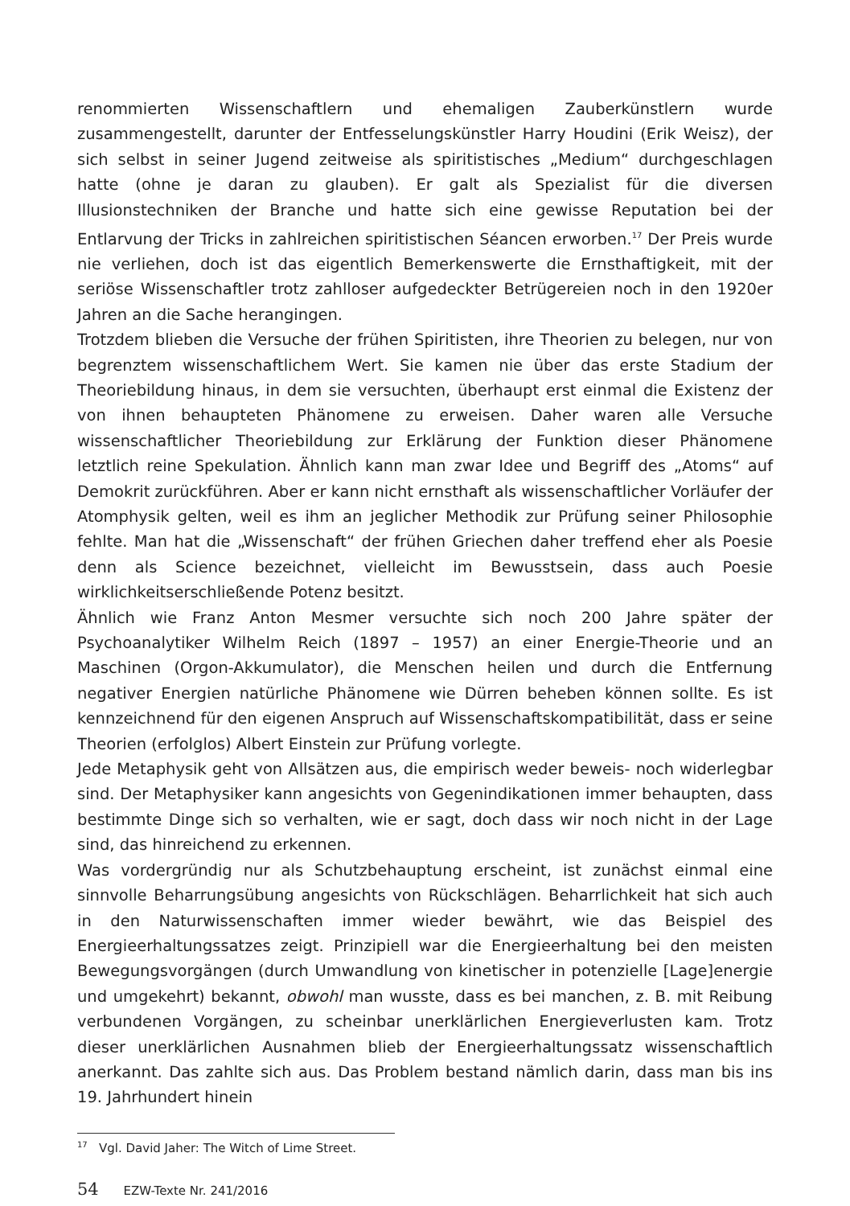renommierten Wissenschaftlern und ehemaligen Zauberkünstlern wurde zusammengestellt, darunter der Entfesselungskünstler Harry Houdini (Erik Weisz), der sich selbst in seiner Jugend zeitweise als spiritistisches „Medium“ durchgeschlagen hatte (ohne je daran zu glauben). Er galt als Spezialist für die diversen Illusionstechniken der Branche und hatte sich eine gewisse Reputation bei der Entlarvung der Tricks in zahlreichen spiritistischen Séancen erworben.<sup>17</sup> Der Preis wurde nie verliehen, doch ist das eigentlich Bemerkenswerte die Ernsthaftigkeit, mit der seriöse Wissenschaftler trotz zahlloser aufgedeckter Betrügereien noch in den 1920er Jahren an die Sache herangingen.
Trotzdem blieben die Versuche der frühen Spiritisten, ihre Theorien zu belegen, nur von begrenztem wissenschaftlichem Wert. Sie kamen nie über das erste Stadium der Theoriebildung hinaus, in dem sie versuchten, überhaupt erst einmal die Existenz der von ihnen behaupteten Phänomene zu erweisen. Daher waren alle Versuche wissenschaftlicher Theoriebildung zur Erklärung der Funktion dieser Phänomene letztlich reine Spekulation. Ähnlich kann man zwar Idee und Begriff des „Atoms“ auf Demokrit zurückführen. Aber er kann nicht ernsthaft als wissenschaftlicher Vorläufer der Atomphysik gelten, weil es ihm an jeglicher Methodik zur Prüfung seiner Philosophie fehlte. Man hat die „Wissenschaft“ der frühen Griechen daher treffend eher als Poesie denn als Science bezeichnet, vielleicht im Bewusstsein, dass auch Poesie wirklichkeitserschließende Potenz besitzt.
Ähnlich wie Franz Anton Mesmer versuchte sich noch 200 Jahre später der Psychoanalytiker Wilhelm Reich (1897 – 1957) an einer Energie-Theorie und an Maschinen (Orgon-Akkumulator), die Menschen heilen und durch die Entfernung negativer Energien natürliche Phänomene wie Dürren beheben können sollte. Es ist kennzeichnend für den eigenen Anspruch auf Wissenschaftskompatibilität, dass er seine Theorien (erfolglos) Albert Einstein zur Prüfung vorlegte.
Jede Metaphysik geht von Allsätzen aus, die empirisch weder beweis- noch widerlegbar sind. Der Metaphysiker kann angesichts von Gegenindikationen immer behaupten, dass bestimmte Dinge sich so verhalten, wie er sagt, doch dass wir noch nicht in der Lage sind, das hinreichend zu erkennen.
Was vordergründig nur als Schutzbehauptung erscheint, ist zunächst einmal eine sinnvolle Beharrungsübung angesichts von Rückschlägen. Beharrlichkeit hat sich auch in den Naturwissenschaften immer wieder bewährt, wie das Beispiel des Energieerhaltungssatzes zeigt. Prinzipiell war die Energieerhaltung bei den meisten Bewegungsvorgängen (durch Umwandlung von kinetischer in potenzielle [Lage]energie und umgekehrt) bekannt, obwohl man wusste, dass es bei manchen, z. B. mit Reibung verbundenen Vorgängen, zu scheinbar unerklärlichen Energieverlusten kam. Trotz dieser unerklärlichen Ausnahmen blieb der Energieerhaltungssatz wissenschaftlich anerkannt. Das zahlte sich aus. Das Problem bestand nämlich darin, dass man bis ins 19. Jahrhundert hinein
<sup>17</sup> Vgl. David Jaher: The Witch of Lime Street.
54 EZW-Texte Nr. 241/2016